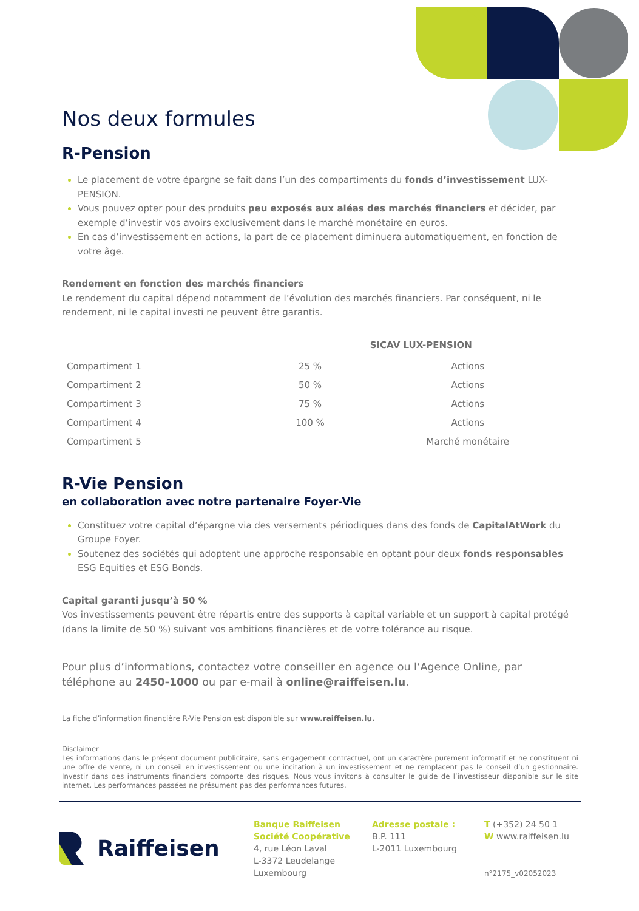Nos deux formules
R-Pension
Le placement de votre épargne se fait dans l’un des compartiments du fonds d’investissement LUX-PENSION.
Vous pouvez opter pour des produits peu exposés aux aléas des marchés financiers et décider, par exemple d’investir vos avoirs exclusivement dans le marché monétaire en euros.
En cas d’investissement en actions, la part de ce placement diminuera automatiquement, en fonction de votre âge.
Rendement en fonction des marchés financiers
Le rendement du capital dépend notamment de l’évolution des marchés financiers. Par conséquent, ni le rendement, ni le capital investi ne peuvent être garantis.
| | SICAV LUX-PENSION | |
| --- | --- | --- |
| Compartiment 1 | 25 % | Actions |
| Compartiment 2 | 50 % | Actions |
| Compartiment 3 | 75 % | Actions |
| Compartiment 4 | 100 % | Actions |
| Compartiment 5 | | Marché monétaire |
R-Vie Pension
en collaboration avec notre partenaire Foyer-Vie
Constituez votre capital d’épargne via des versements périodiques dans des fonds de CapitalAtWork du Groupe Foyer.
Soutenez des sociétés qui adoptent une approche responsable en optant pour deux fonds responsables ESG Equities et ESG Bonds.
Capital garanti jusqu’à 50 %
Vos investissements peuvent être répartis entre des supports à capital variable et un support à capital protégé (dans la limite de 50 %) suivant vos ambitions financières et de votre tolérance au risque.
Pour plus d’informations, contactez votre conseiller en agence ou l‘Agence Online, par téléphone au 2450-1000 ou par e-mail à online@raiffeisen.lu.
La fiche d’information financière R-Vie Pension est disponible sur www.raiffeisen.lu.
Disclaimer
Les informations dans le présent document publicitaire, sans engagement contractuel, ont un caractère purement informatif et ne constituent ni une offre de vente, ni un conseil en investissement ou une incitation à un investissement et ne remplacent pas le conseil d’un gestionnaire. Investir dans des instruments financiers comporte des risques. Nous vous invitons à consulter le guide de l’investisseur disponible sur le site internet. Les performances passées ne présument pas des performances futures.
Raiffeisen
Banque Raiffeisen
Société Coopérative
4, rue Léon Laval
L-3372 Leudelange
Luxembourg
Adresse postale :
B.P. 111
L-2011 Luxembourg
T (+352) 24 50 1
W www.raiffeisen.lu
n°2175_v02052023